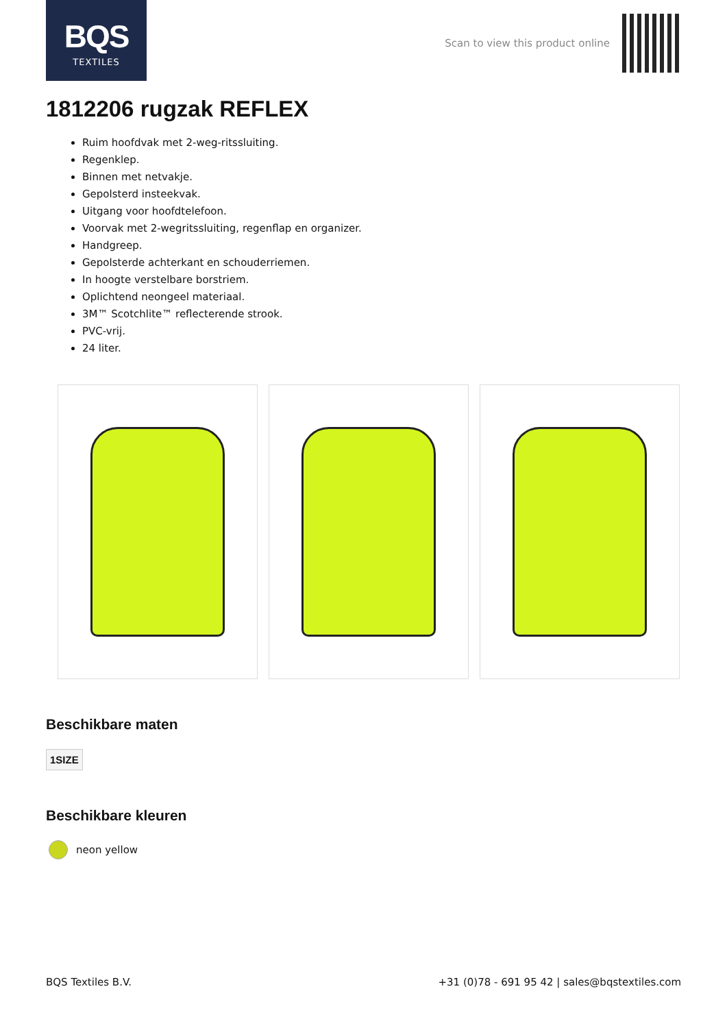BQS
TEXTILES
Scan to view this product online
1812206 rugzak REFLEX
Ruim hoofdvak met 2-weg-ritssluiting.
Regenklep.
Binnen met netvakje.
Gepolsterd insteekvak.
Uitgang voor hoofdtelefoon.
Voorvak met 2-wegritssluiting, regenflap en organizer.
Handgreep.
Gepolsterde achterkant en schouderriemen.
In hoogte verstelbare borstriem.
Oplichtend neongeel materiaal.
3M™ Scotchlite™ reflecterende strook.
PVC-vrij.
24 liter.
Beschikbare maten
1SIZE
Beschikbare kleuren
neon yellow
BQS Textiles B.V. +31 (0)78 - 691 95 42 | sales@bqstextiles.com